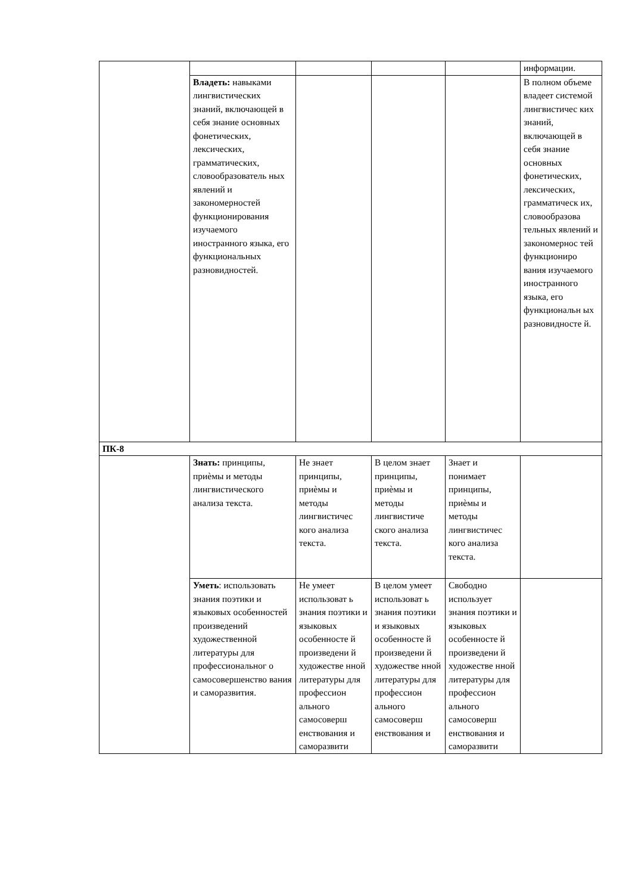| | | | | | информации. |
| | Владеть: навыками лингвистических знаний, включающей в себя знание основных фонетических, лексических, грамматических, словообразователь ных явлений и закономерностей функционирования изучаемого иностранного языка, его функциональных разновидностей. | | | | В полном объеме владеет системой лингвистичес ких знаний, включающей в себя знание основных фонетических, лексических, грамматическ их, словообразова тельных явлений и закономернос тей функциониро вания изучаемого иностранного языка, его функциональн ых разновидносте й. |
| ПК-8 | | | | | |
| | Знать: принципы, приѐмы и методы лингвистического анализа текста. | Не знает принципы, приѐмы и методы лингвистичес кого анализа текста. | В целом знает принципы, приѐмы и методы лингвистиче ского анализа текста. | Знает и понимает принципы, приѐмы и методы лингвистичес кого анализа текста. | |
| | Уметь : использовать знания поэтики и языковых особенностей произведений художественной литературы для профессиональног о самосовершенство вания и саморазвития. | Не умеет использоват ь знания поэтики и языковых особенносте й произведени й художестве нной литературы для профессион ального самосоверш енствования и саморазвити | В целом умеет использоват ь знания поэтики и языковых особенносте й произведени й художестве нной литературы для профессион ального самосоверш енствования и | Свободно использует знания поэтики и языковых особенносте й произведени й художестве нной литературы для профессион ального самосоверш енствования и саморазвити | |